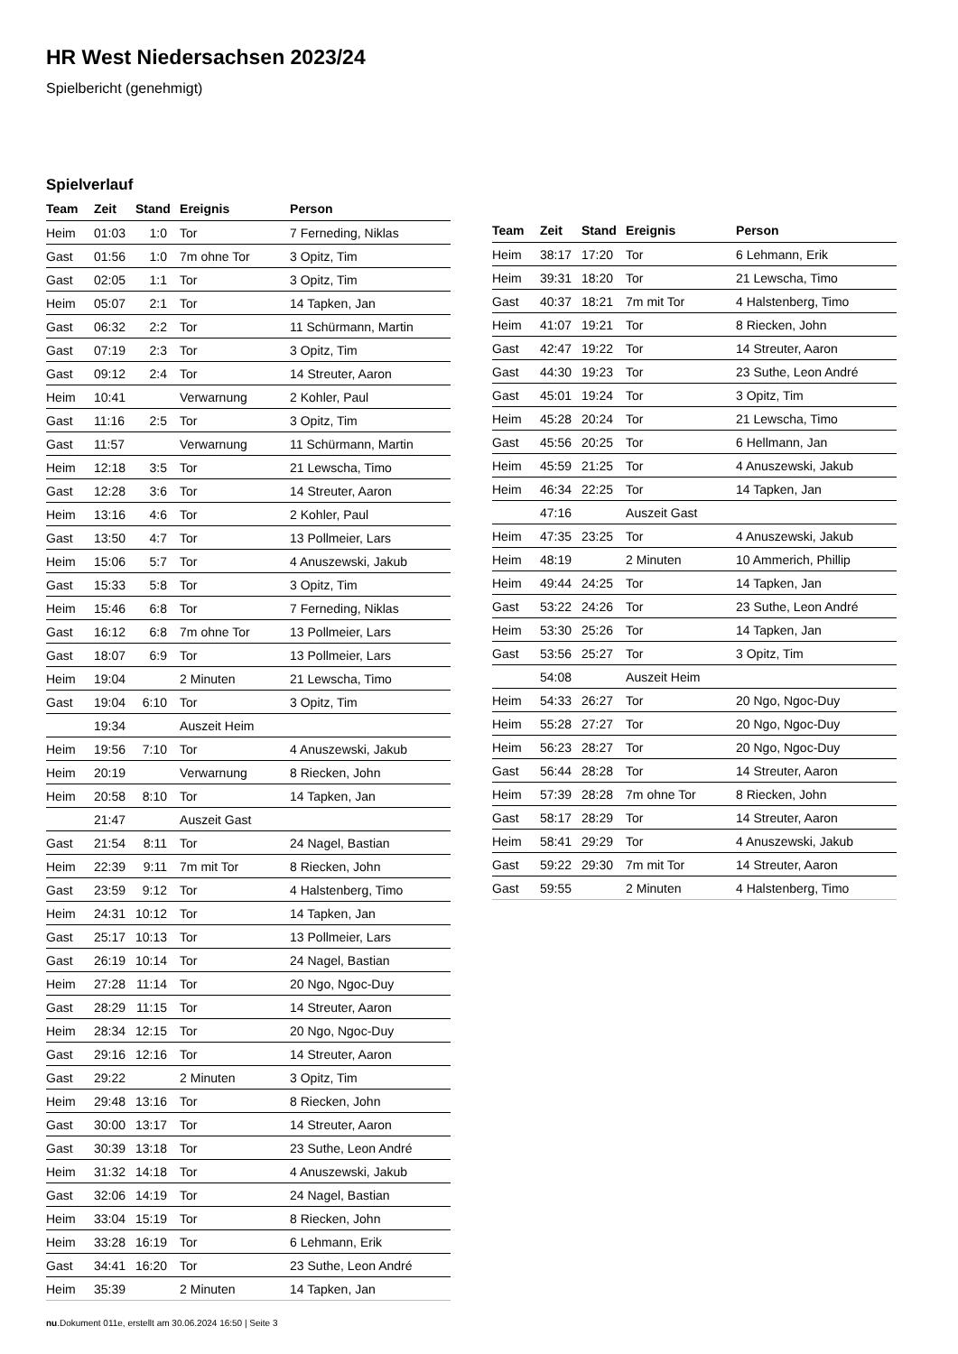HR West Niedersachsen 2023/24
Spielbericht (genehmigt)
Spielverlauf
| Team | Zeit | Stand | Ereignis | Person |
| --- | --- | --- | --- | --- |
| Heim | 01:03 | 1:0 | Tor | 7 Ferneding, Niklas |
| Gast | 01:56 | 1:0 | 7m ohne Tor | 3 Opitz, Tim |
| Gast | 02:05 | 1:1 | Tor | 3 Opitz, Tim |
| Heim | 05:07 | 2:1 | Tor | 14 Tapken, Jan |
| Gast | 06:32 | 2:2 | Tor | 11 Schürmann, Martin |
| Gast | 07:19 | 2:3 | Tor | 3 Opitz, Tim |
| Gast | 09:12 | 2:4 | Tor | 14 Streuter, Aaron |
| Heim | 10:41 | | Verwarnung | 2 Kohler, Paul |
| Gast | 11:16 | 2:5 | Tor | 3 Opitz, Tim |
| Gast | 11:57 | | Verwarnung | 11 Schürmann, Martin |
| Heim | 12:18 | 3:5 | Tor | 21 Lewscha, Timo |
| Gast | 12:28 | 3:6 | Tor | 14 Streuter, Aaron |
| Heim | 13:16 | 4:6 | Tor | 2 Kohler, Paul |
| Gast | 13:50 | 4:7 | Tor | 13 Pollmeier, Lars |
| Heim | 15:06 | 5:7 | Tor | 4 Anuszewski, Jakub |
| Gast | 15:33 | 5:8 | Tor | 3 Opitz, Tim |
| Heim | 15:46 | 6:8 | Tor | 7 Ferneding, Niklas |
| Gast | 16:12 | 6:8 | 7m ohne Tor | 13 Pollmeier, Lars |
| Gast | 18:07 | 6:9 | Tor | 13 Pollmeier, Lars |
| Heim | 19:04 | | 2 Minuten | 21 Lewscha, Timo |
| Gast | 19:04 | 6:10 | Tor | 3 Opitz, Tim |
| | 19:34 | | Auszeit Heim | |
| Heim | 19:56 | 7:10 | Tor | 4 Anuszewski, Jakub |
| Heim | 20:19 | | Verwarnung | 8 Riecken, John |
| Heim | 20:58 | 8:10 | Tor | 14 Tapken, Jan |
| | 21:47 | | Auszeit Gast | |
| Gast | 21:54 | 8:11 | Tor | 24 Nagel, Bastian |
| Heim | 22:39 | 9:11 | 7m mit Tor | 8 Riecken, John |
| Gast | 23:59 | 9:12 | Tor | 4 Halstenberg, Timo |
| Heim | 24:31 | 10:12 | Tor | 14 Tapken, Jan |
| Gast | 25:17 | 10:13 | Tor | 13 Pollmeier, Lars |
| Gast | 26:19 | 10:14 | Tor | 24 Nagel, Bastian |
| Heim | 27:28 | 11:14 | Tor | 20 Ngo, Ngoc-Duy |
| Gast | 28:29 | 11:15 | Tor | 14 Streuter, Aaron |
| Heim | 28:34 | 12:15 | Tor | 20 Ngo, Ngoc-Duy |
| Gast | 29:16 | 12:16 | Tor | 14 Streuter, Aaron |
| Gast | 29:22 | | 2 Minuten | 3 Opitz, Tim |
| Heim | 29:48 | 13:16 | Tor | 8 Riecken, John |
| Gast | 30:00 | 13:17 | Tor | 14 Streuter, Aaron |
| Gast | 30:39 | 13:18 | Tor | 23 Suthe, Leon André |
| Heim | 31:32 | 14:18 | Tor | 4 Anuszewski, Jakub |
| Gast | 32:06 | 14:19 | Tor | 24 Nagel, Bastian |
| Heim | 33:04 | 15:19 | Tor | 8 Riecken, John |
| Heim | 33:28 | 16:19 | Tor | 6 Lehmann, Erik |
| Gast | 34:41 | 16:20 | Tor | 23 Suthe, Leon André |
| Heim | 35:39 | | 2 Minuten | 14 Tapken, Jan |
| Team | Zeit | Stand | Ereignis | Person |
| --- | --- | --- | --- | --- |
| Heim | 38:17 | 17:20 | Tor | 6 Lehmann, Erik |
| Heim | 39:31 | 18:20 | Tor | 21 Lewscha, Timo |
| Gast | 40:37 | 18:21 | 7m mit Tor | 4 Halstenberg, Timo |
| Heim | 41:07 | 19:21 | Tor | 8 Riecken, John |
| Gast | 42:47 | 19:22 | Tor | 14 Streuter, Aaron |
| Gast | 44:30 | 19:23 | Tor | 23 Suthe, Leon André |
| Gast | 45:01 | 19:24 | Tor | 3 Opitz, Tim |
| Heim | 45:28 | 20:24 | Tor | 21 Lewscha, Timo |
| Gast | 45:56 | 20:25 | Tor | 6 Hellmann, Jan |
| Heim | 45:59 | 21:25 | Tor | 4 Anuszewski, Jakub |
| Heim | 46:34 | 22:25 | Tor | 14 Tapken, Jan |
| | 47:16 | | Auszeit Gast | |
| Heim | 47:35 | 23:25 | Tor | 4 Anuszewski, Jakub |
| Heim | 48:19 | | 2 Minuten | 10 Ammerich, Phillip |
| Heim | 49:44 | 24:25 | Tor | 14 Tapken, Jan |
| Gast | 53:22 | 24:26 | Tor | 23 Suthe, Leon André |
| Heim | 53:30 | 25:26 | Tor | 14 Tapken, Jan |
| Gast | 53:56 | 25:27 | Tor | 3 Opitz, Tim |
| | 54:08 | | Auszeit Heim | |
| Heim | 54:33 | 26:27 | Tor | 20 Ngo, Ngoc-Duy |
| Heim | 55:28 | 27:27 | Tor | 20 Ngo, Ngoc-Duy |
| Heim | 56:23 | 28:27 | Tor | 20 Ngo, Ngoc-Duy |
| Gast | 56:44 | 28:28 | Tor | 14 Streuter, Aaron |
| Heim | 57:39 | 28:28 | 7m ohne Tor | 8 Riecken, John |
| Gast | 58:17 | 28:29 | Tor | 14 Streuter, Aaron |
| Heim | 58:41 | 29:29 | Tor | 4 Anuszewski, Jakub |
| Gast | 59:22 | 29:30 | 7m mit Tor | 14 Streuter, Aaron |
| Gast | 59:55 | | 2 Minuten | 4 Halstenberg, Timo |
nu.Dokument 011e, erstellt am 30.06.2024 16:50 | Seite 3